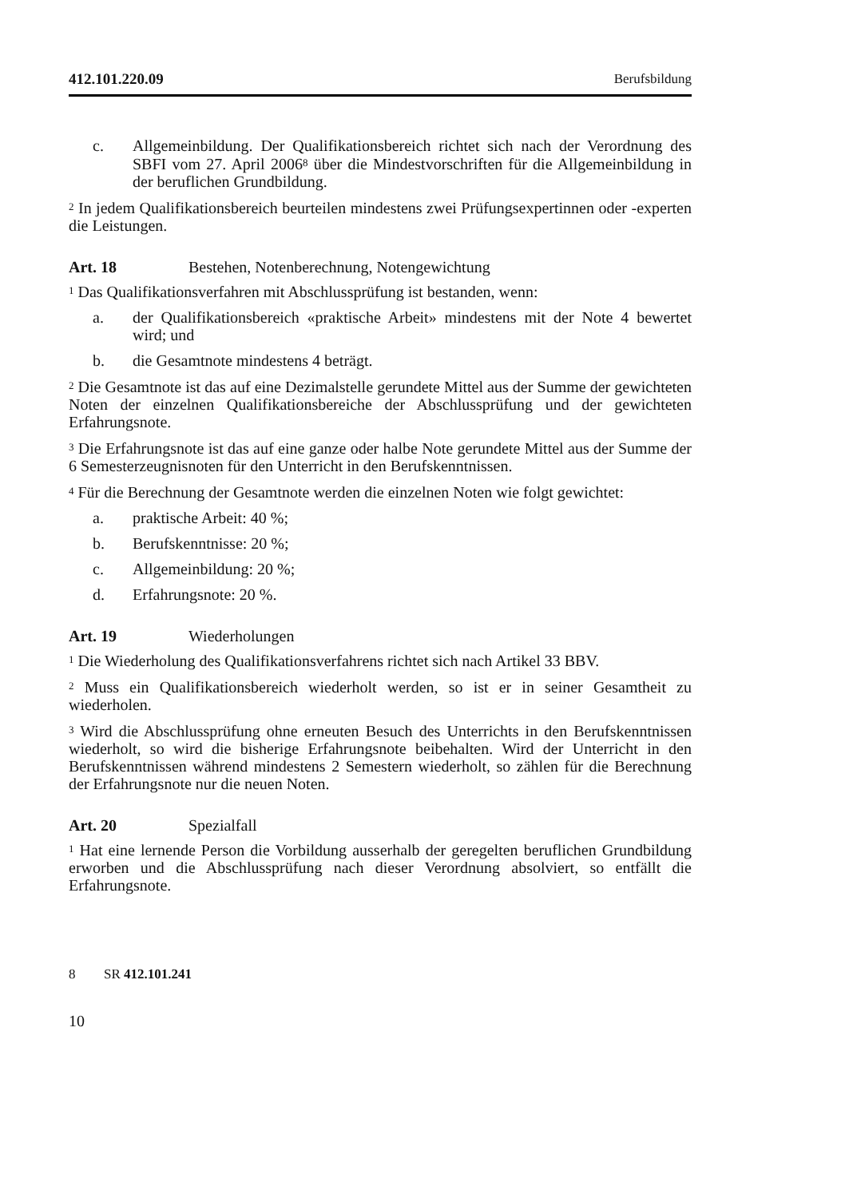412.101.220.09 Berufsbildung
c. Allgemeinbildung. Der Qualifikationsbereich richtet sich nach der Verordnung des SBFI vom 27. April 2006<sup>8</sup> über die Mindestvorschriften für die Allgemeinbildung in der beruflichen Grundbildung.
<sup>2</sup> In jedem Qualifikationsbereich beurteilen mindestens zwei Prüfungsexpertinnen oder -experten die Leistungen.
Art. 18 Bestehen, Notenberechnung, Notengewichtung
<sup>1</sup> Das Qualifikationsverfahren mit Abschlussprüfung ist bestanden, wenn:
a. der Qualifikationsbereich «praktische Arbeit» mindestens mit der Note 4 bewertet wird; und
b. die Gesamtnote mindestens 4 beträgt.
<sup>2</sup> Die Gesamtnote ist das auf eine Dezimalstelle gerundete Mittel aus der Summe der gewichteten Noten der einzelnen Qualifikationsbereiche der Abschlussprüfung und der gewichteten Erfahrungsnote.
<sup>3</sup> Die Erfahrungsnote ist das auf eine ganze oder halbe Note gerundete Mittel aus der Summe der 6 Semesterzeugnisnoten für den Unterricht in den Berufskenntnissen.
<sup>4</sup> Für die Berechnung der Gesamtnote werden die einzelnen Noten wie folgt gewichtet:
a. praktische Arbeit: 40 %;
b. Berufskenntnisse: 20 %;
c. Allgemeinbildung: 20 %;
d. Erfahrungsnote: 20 %.
Art. 19 Wiederholungen
<sup>1</sup> Die Wiederholung des Qualifikationsverfahrens richtet sich nach Artikel 33 BBV.
<sup>2</sup> Muss ein Qualifikationsbereich wiederholt werden, so ist er in seiner Gesamtheit zu wiederholen.
<sup>3</sup> Wird die Abschlussprüfung ohne erneuten Besuch des Unterrichts in den Berufskenntnissen wiederholt, so wird die bisherige Erfahrungsnote beibehalten. Wird der Unterricht in den Berufskenntnissen während mindestens 2 Semestern wiederholt, so zählen für die Berechnung der Erfahrungsnote nur die neuen Noten.
Art. 20 Spezialfall
<sup>1</sup> Hat eine lernende Person die Vorbildung ausserhalb der geregelten beruflichen Grundbildung erworben und die Abschlussprüfung nach dieser Verordnung absolviert, so entfällt die Erfahrungsnote.
8 SR 412.101.241
10